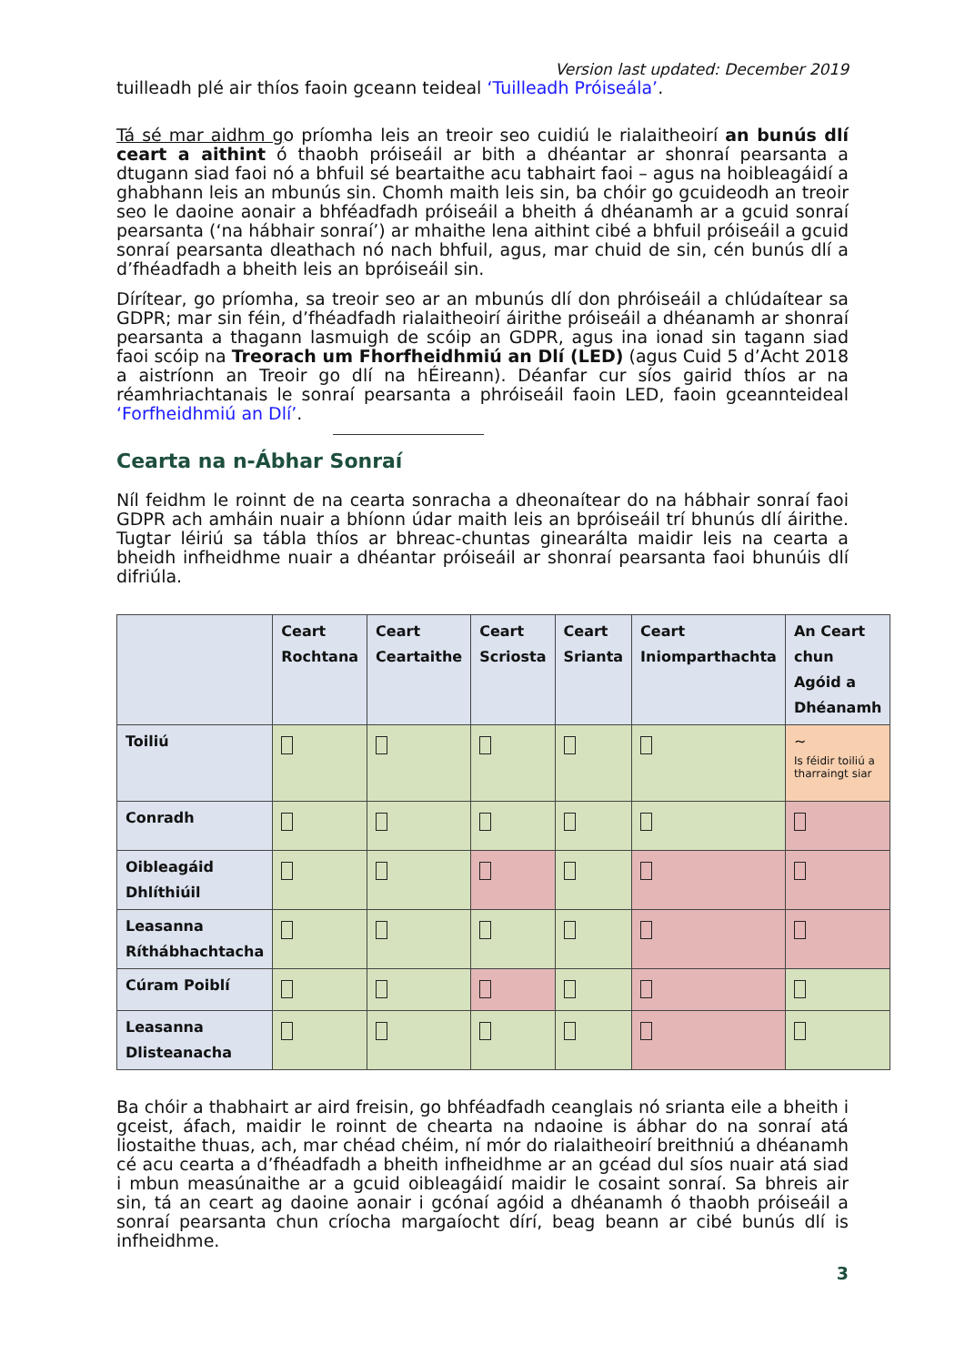Version last updated: December 2019
tuilleadh plé air thíos faoin gceann teideal ‘Tuilleadh Próiseála’.
Tá sé mar aidhm go príomha leis an treoir seo cuidiú le rialaitheoirí an bunús dlí ceart a aithint ó thaobh próiseáil ar bith a dhéantar ar shonraí pearsanta a dtugann siad faoi nó a bhfuil sé beartaithe acu tabhairt faoi – agus na hoibleagáidí a ghabhann leis an mbunús sin. Chomh maith leis sin, ba chóir go gcuideodh an treoir seo le daoine aonair a bhféadfadh próiseáil a bheith á dhéanamh ar a gcuid sonraí pearsanta (‘na hábhair sonraí’) ar mhaithe lena aithint cibé a bhfuil próiseáil a gcuid sonraí pearsanta dleathach nó nach bhfuil, agus, mar chuid de sin, cén bunús dlí a d’fhéadfadh a bheith leis an bpróiseáil sin.
Dírítear, go príomha, sa treoir seo ar an mbunús dlí don phróiseáil a chlúdaítear sa GDPR; mar sin féin, d’fhéadfadh rialaitheoirí áirithe próiseáil a dhéanamh ar shonraí pearsanta a thagann lasmuigh de scóip an GDPR, agus ina ionad sin tagann siad faoi scóip na Treorach um Fhorfheidhmiú an Dlí (LED) (agus Cuid 5 d’Acht 2018 a aistríonn an Treoir go dlí na hÉireann). Déanfar cur síos gairid thíos ar na réamhriachtanais le sonraí pearsanta a phróiseáil faoin LED, faoin gceannteideal ‘Forfheidhmiú an Dlí’.
Cearta na n-Ábhar Sonraí
Níl feidhm le roinnt de na cearta sonracha a dheonaítear do na hábhair sonraí faoi GDPR ach amháin nuair a bhíonn údar maith leis an bpróiseáil trí bhunús dlí áirithe. Tugtar léiriú sa tábla thíos ar bhreac-chuntas ginearálta maidir leis na cearta a bheidh infheidhme nuair a dhéantar próiseáil ar shonraí pearsanta faoi bhunúis dlí difriúla.
| | Ceart Rochtana | Ceart Ceartaithe | Ceart Scriosta | Ceart Srianta | Ceart Iniomparthachta | An Ceart chun Agóid a Dhéanamh |
| --- | --- | --- | --- | --- | --- | --- |
| Toiliú | | | | | | ~ Is féidir toiliú a tharraingt siar |
| Conradh | | | | | | |
| Oibleagáid Dhlíthiúil | | | | | | |
| Leasanna Ríthábhachtacha | | | | | | |
| Cúram Poiblí | | | | | | |
| Leasanna Dlisteanacha | | | | | | |
Ba chóir a thabhairt ar aird freisin, go bhféadfadh ceanglais nó srianta eile a bheith i gceist, áfach, maidir le roinnt de chearta na ndaoine is ábhar do na sonraí atá liostaithe thuas, ach, mar chéad chéim, ní mór do rialaitheoirí breithniú a dhéanamh cé acu cearta a d’fhéadfadh a bheith infheidhme ar an gcéad dul síos nuair atá siad i mbun measúnaithe ar a gcuid oibleagáidí maidir le cosaint sonraí. Sa bhreis air sin, tá an ceart ag daoine aonair i gcónaí agóid a dhéanamh ó thaobh próiseáil a sonraí pearsanta chun críocha margaíocht dírí, beag beann ar cibé bunús dlí is infheidhme.
3